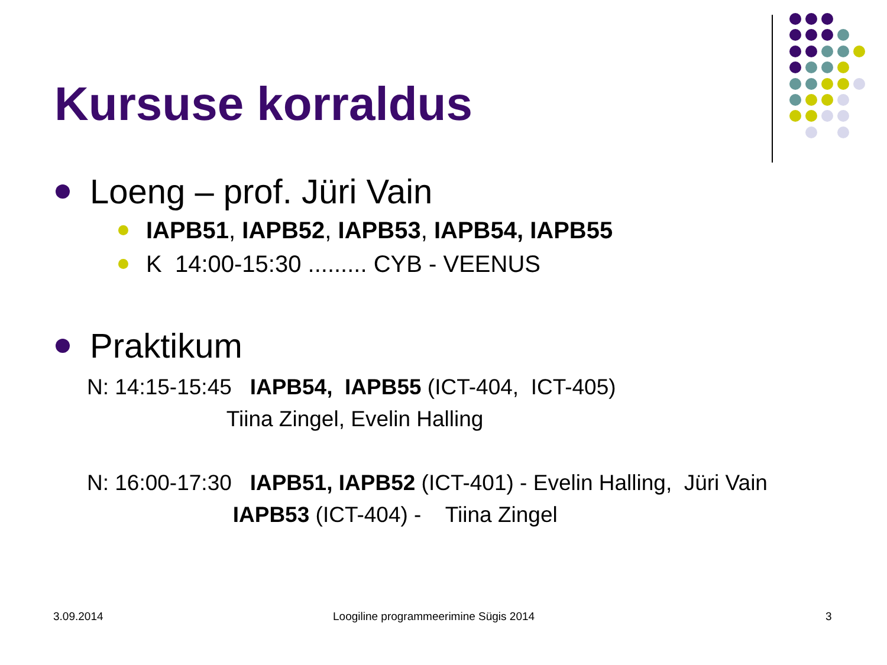Kursuse korraldus
Loeng – prof. Jüri Vain
IAPB51, IAPB52, IAPB53, IAPB54, IAPB55
K 14:00-15:30 ......... CYB - VEENUS
Praktikum
N: 14:15-15:45 IAPB54, IAPB55 (ICT-404, ICT-405) Tiina Zingel, Evelin Halling N: 16:00-17:30 IAPB51, IAPB52 (ICT-401) - Evelin Halling, Jüri Vain IAPB53 (ICT-404) - Tiina Zingel
3.09.2014
Loogiline programmeerimine Sügis 2014
3